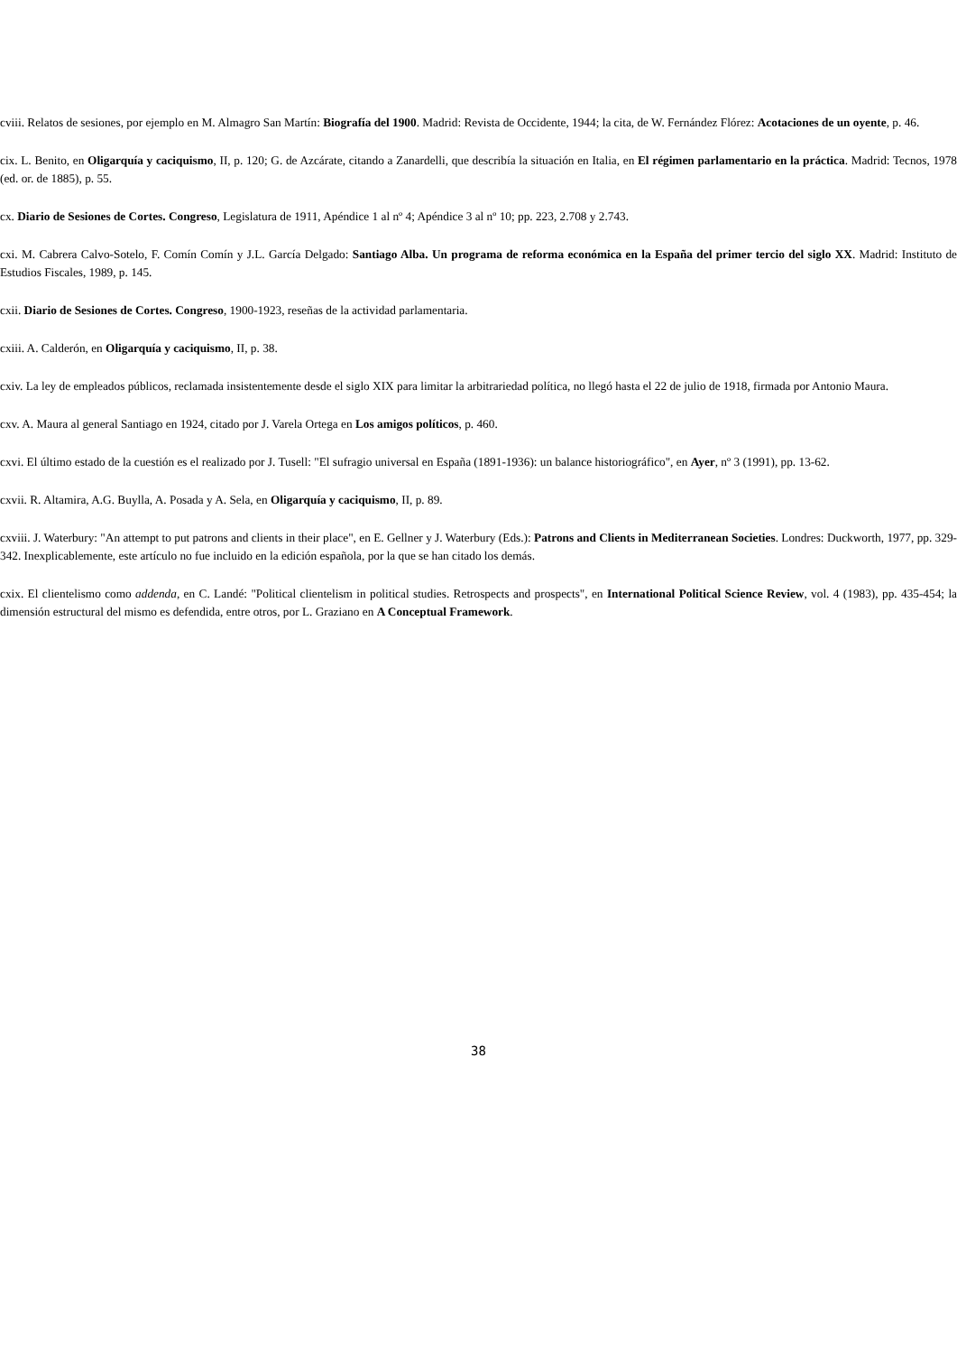cviii. Relatos de sesiones, por ejemplo en M. Almagro San Martín: Biografía del 1900. Madrid: Revista de Occidente, 1944; la cita, de W. Fernández Flórez: Acotaciones de un oyente, p. 46.
cix. L. Benito, en Oligarquía y caciquismo, II, p. 120; G. de Azcárate, citando a Zanardelli, que describía la situación en Italia, en El régimen parlamentario en la práctica. Madrid: Tecnos, 1978 (ed. or. de 1885), p. 55.
cx. Diario de Sesiones de Cortes. Congreso, Legislatura de 1911, Apéndice 1 al nº 4; Apéndice 3 al nº 10; pp. 223, 2.708 y 2.743.
cxi. M. Cabrera Calvo-Sotelo, F. Comín Comín y J.L. García Delgado: Santiago Alba. Un programa de reforma económica en la España del primer tercio del siglo XX. Madrid: Instituto de Estudios Fiscales, 1989, p. 145.
cxii. Diario de Sesiones de Cortes. Congreso, 1900-1923, reseñas de la actividad parlamentaria.
cxiii. A. Calderón, en Oligarquía y caciquismo, II, p. 38.
cxiv. La ley de empleados públicos, reclamada insistentemente desde el siglo XIX para limitar la arbitrariedad política, no llegó hasta el 22 de julio de 1918, firmada por Antonio Maura.
cxv. A. Maura al general Santiago en 1924, citado por J. Varela Ortega en Los amigos políticos, p. 460.
cxvi. El último estado de la cuestión es el realizado por J. Tusell: "El sufragio universal en España (1891-1936): un balance historiográfico", en Ayer, nº 3 (1991), pp. 13-62.
cxvii. R. Altamira, A.G. Buylla, A. Posada y A. Sela, en Oligarquía y caciquismo, II, p. 89.
cxviii. J. Waterbury: "An attempt to put patrons and clients in their place", en E. Gellner y J. Waterbury (Eds.): Patrons and Clients in Mediterranean Societies. Londres: Duckworth, 1977, pp. 329-342. Inexplicablemente, este artículo no fue incluido en la edición española, por la que se han citado los demás.
cxix. El clientelismo como addenda, en C. Landé: "Political clientelism in political studies. Retrospects and prospects", en International Political Science Review, vol. 4 (1983), pp. 435-454; la dimensión estructural del mismo es defendida, entre otros, por L. Graziano en A Conceptual Framework.
38